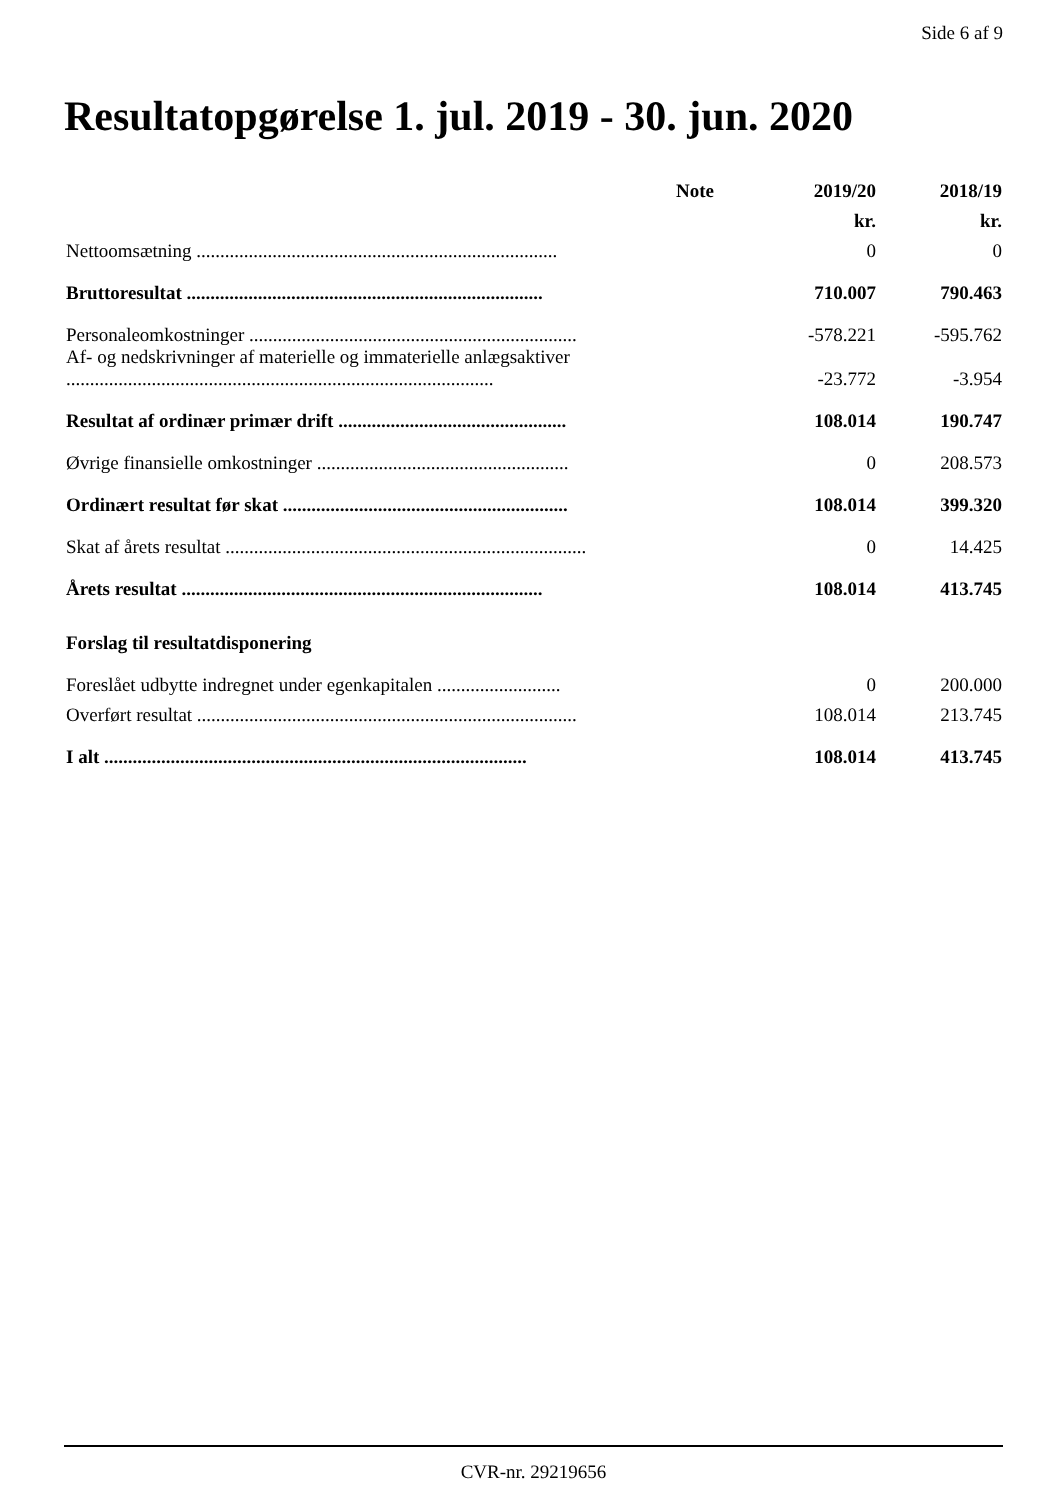Side 6 af 9
Resultatopgørelse 1. jul. 2019 - 30. jun. 2020
| | Note | 2019/20 | 2018/19 |
| --- | --- | --- | --- |
| | | kr. | kr. |
| Nettoomsætning ............................................................................ | | 0 | 0 |
| Bruttoresultat ........................................................................... | | 710.007 | 790.463 |
| Personaleomkostninger ..................................................................... | | -578.221 | -595.762 |
| Af- og nedskrivninger af materielle og immaterielle anlægsaktiver .......................................................................................... | | -23.772 | -3.954 |
| Resultat af ordinær primær drift ................................................ | | 108.014 | 190.747 |
| Øvrige finansielle omkostninger ..................................................... | | 0 | 208.573 |
| Ordinært resultat før skat ............................................................ | | 108.014 | 399.320 |
| Skat af årets resultat ............................................................................ | | 0 | 14.425 |
| Årets resultat ............................................................................ | | 108.014 | 413.745 |
| Forslag til resultatdisponering | | | |
| Foreslået udbytte indregnet under egenkapitalen .......................... | | 0 | 200.000 |
| Overført resultat ................................................................................ | | 108.014 | 213.745 |
| I alt ......................................................................................... | | 108.014 | 413.745 |
CVR-nr. 29219656